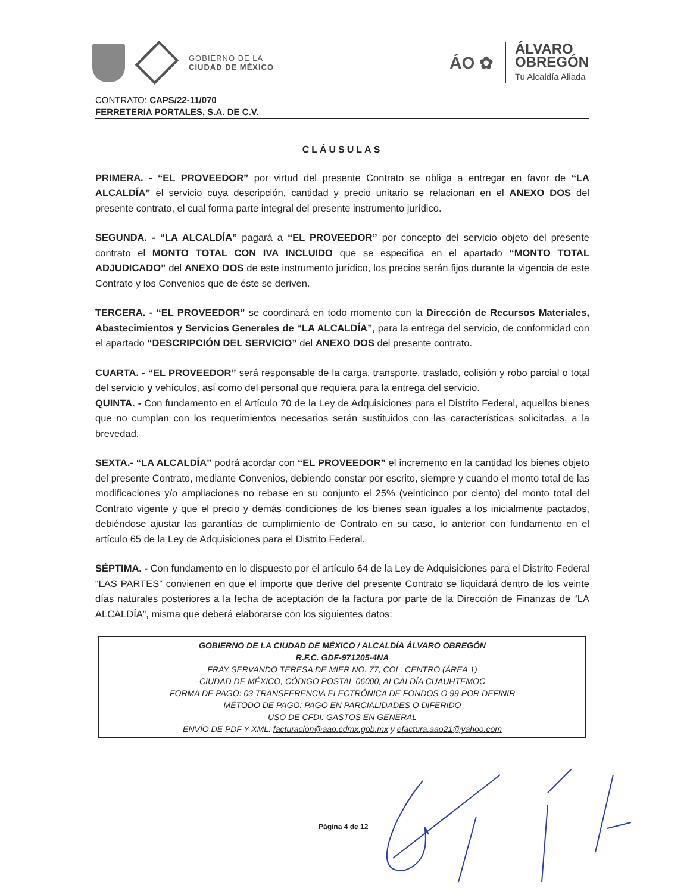GOBIERNO DE LA
CIUDAD DE MÉXICO
ÁO ✿
ÁLVARO
OBREGÓN
Tu Alcaldía Aliada
CONTRATO: CAPS/22-11/070
FERRETERIA PORTALES, S.A. DE C.V.
CLÁUSULAS
PRIMERA. - “EL PROVEEDOR” por virtud del presente Contrato se obliga a entregar en favor de “LA ALCALDÍA” el servicio cuya descripción, cantidad y precio unitario se relacionan en el ANEXO DOS del presente contrato, el cual forma parte integral del presente instrumento jurídico.
SEGUNDA. - “LA ALCALDÍA” pagará a “EL PROVEEDOR” por concepto del servicio objeto del presente contrato el MONTO TOTAL CON IVA INCLUIDO que se especifica en el apartado “MONTO TOTAL ADJUDICADO” del ANEXO DOS de este instrumento jurídico, los precios serán fijos durante la vigencia de este Contrato y los Convenios que de éste se deriven.
TERCERA. - “EL PROVEEDOR” se coordinará en todo momento con la Dirección de Recursos Materiales, Abastecimientos y Servicios Generales de “LA ALCALDÍA”, para la entrega del servicio, de conformidad con el apartado “DESCRIPCIÓN DEL SERVICIO” del ANEXO DOS del presente contrato.
CUARTA. - “EL PROVEEDOR” será responsable de la carga, transporte, traslado, colisión y robo parcial o total del servicio y vehículos, así como del personal que requiera para la entrega del servicio.
QUINTA. - Con fundamento en el Artículo 70 de la Ley de Adquisiciones para el Distrito Federal, aquellos bienes que no cumplan con los requerimientos necesarios serán sustituidos con las características solicitadas, a la brevedad.
SEXTA.- “LA ALCALDÍA” podrá acordar con “EL PROVEEDOR” el incremento en la cantidad los bienes objeto del presente Contrato, mediante Convenios, debiendo constar por escrito, siempre y cuando el monto total de las modificaciones y/o ampliaciones no rebase en su conjunto el 25% (veinticinco por ciento) del monto total del Contrato vigente y que el precio y demás condiciones de los bienes sean iguales a los inicialmente pactados, debiéndose ajustar las garantías de cumplimiento de Contrato en su caso, lo anterior con fundamento en el artículo 65 de la Ley de Adquisiciones para el Distrito Federal.
SÉPTIMA. - Con fundamento en lo dispuesto por el artículo 64 de la Ley de Adquisiciones para el Distrito Federal “LAS PARTES” convienen en que el importe que derive del presente Contrato se liquidará dentro de los veinte días naturales posteriores a la fecha de aceptación de la factura por parte de la Dirección de Finanzas de “LA ALCALDÍA”, misma que deberá elaborarse con los siguientes datos:
GOBIERNO DE LA CIUDAD DE MÉXICO / ALCALDÍA ÁLVARO OBREGÓN
R.F.C. GDF-971205-4NA
FRAY SERVANDO TERESA DE MIER NO. 77, COL. CENTRO (ÁREA 1)
CIUDAD DE MÉXICO, CÓDIGO POSTAL 06000, ALCALDÍA CUAUHTEMOC
FORMA DE PAGO: 03 TRANSFERENCIA ELECTRÓNICA DE FONDOS O 99 POR DEFINIR
MÉTODO DE PAGO: PAGO EN PARCIALIDADES O DIFERIDO
USO DE CFDI: GASTOS EN GENERAL
ENVÍO DE PDF Y XML: facturacion@aao.cdmx.gob.mx y efactura.aao21@yahoo.com
Página 4 de 12